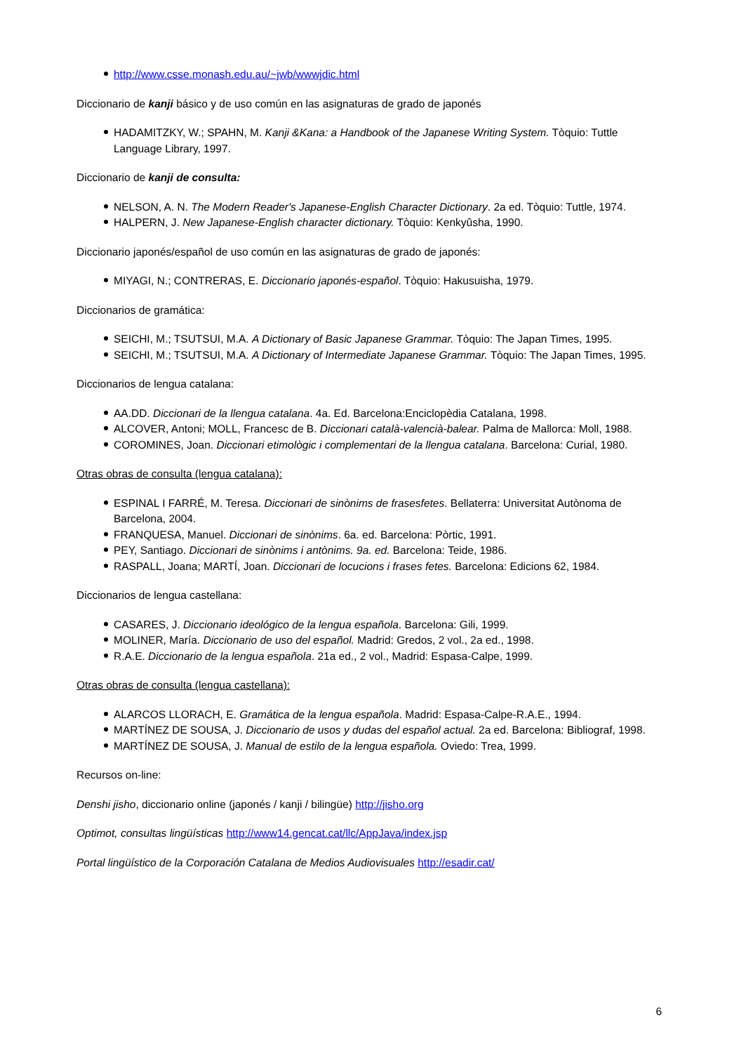http://www.csse.monash.edu.au/~jwb/wwwjdic.html
Diccionario de kanji básico y de uso común en las asignaturas de grado de japonés
HADAMITZKY, W.; SPAHN, M. Kanji &Kana: a Handbook of the Japanese Writing System. Tòquio: Tuttle Language Library, 1997.
Diccionario de kanji de consulta:
NELSON, A. N. The Modern Reader's Japanese-English Character Dictionary. 2a ed. Tòquio: Tuttle, 1974.
HALPERN, J. New Japanese-English character dictionary. Tòquio: Kenkyûsha, 1990.
Diccionario japonés/español de uso común en las asignaturas de grado de japonés:
MIYAGI, N.; CONTRERAS, E. Diccionario japonés-español. Tòquio: Hakusuisha, 1979.
Diccionarios de gramática:
SEICHI, M.; TSUTSUI, M.A. A Dictionary of Basic Japanese Grammar. Tòquio: The Japan Times, 1995.
SEICHI, M.; TSUTSUI, M.A. A Dictionary of Intermediate Japanese Grammar. Tòquio: The Japan Times, 1995.
Diccionarios de lengua catalana:
AA.DD. Diccionari de la llengua catalana. 4a. Ed. Barcelona:Enciclopèdia Catalana, 1998.
ALCOVER, Antoni; MOLL, Francesc de B. Diccionari català-valencià-balear. Palma de Mallorca: Moll, 1988.
COROMINES, Joan. Diccionari etimològic i complementari de la llengua catalana. Barcelona: Curial, 1980.
Otras obras de consulta (lengua catalana):
ESPINAL I FARRÉ, M. Teresa. Diccionari de sinònims de frasesfetes. Bellaterra: Universitat Autònoma de Barcelona, 2004.
FRANQUESA, Manuel. Diccionari de sinònims. 6a. ed. Barcelona: Pòrtic, 1991.
PEY, Santiago. Diccionari de sinònims i antònims. 9a. ed. Barcelona: Teide, 1986.
RASPALL, Joana; MARTÍ, Joan. Diccionari de locucions i frases fetes. Barcelona: Edicions 62, 1984.
Diccionarios de lengua castellana:
CASARES, J. Diccionario ideológico de la lengua española. Barcelona: Gili, 1999.
MOLINER, María. Diccionario de uso del español. Madrid: Gredos, 2 vol., 2a ed., 1998.
R.A.E. Diccionario de la lengua española. 21a ed., 2 vol., Madrid: Espasa-Calpe, 1999.
Otras obras de consulta (lengua castellana):
ALARCOS LLORACH, E. Gramática de la lengua española. Madrid: Espasa-Calpe-R.A.E., 1994.
MARTÍNEZ DE SOUSA, J. Diccionario de usos y dudas del español actual. 2a ed. Barcelona: Bibliograf, 1998.
MARTÍNEZ DE SOUSA, J. Manual de estilo de la lengua española. Oviedo: Trea, 1999.
Recursos on-line:
Denshi jisho, diccionario online (japonés / kanji / bilingüe) http://jisho.org
Optimot, consultas lingüísticas http://www14.gencat.cat/llc/AppJava/index.jsp
Portal lingüístico de la Corporación Catalana de Medios Audiovisuales http://esadir.cat/
6